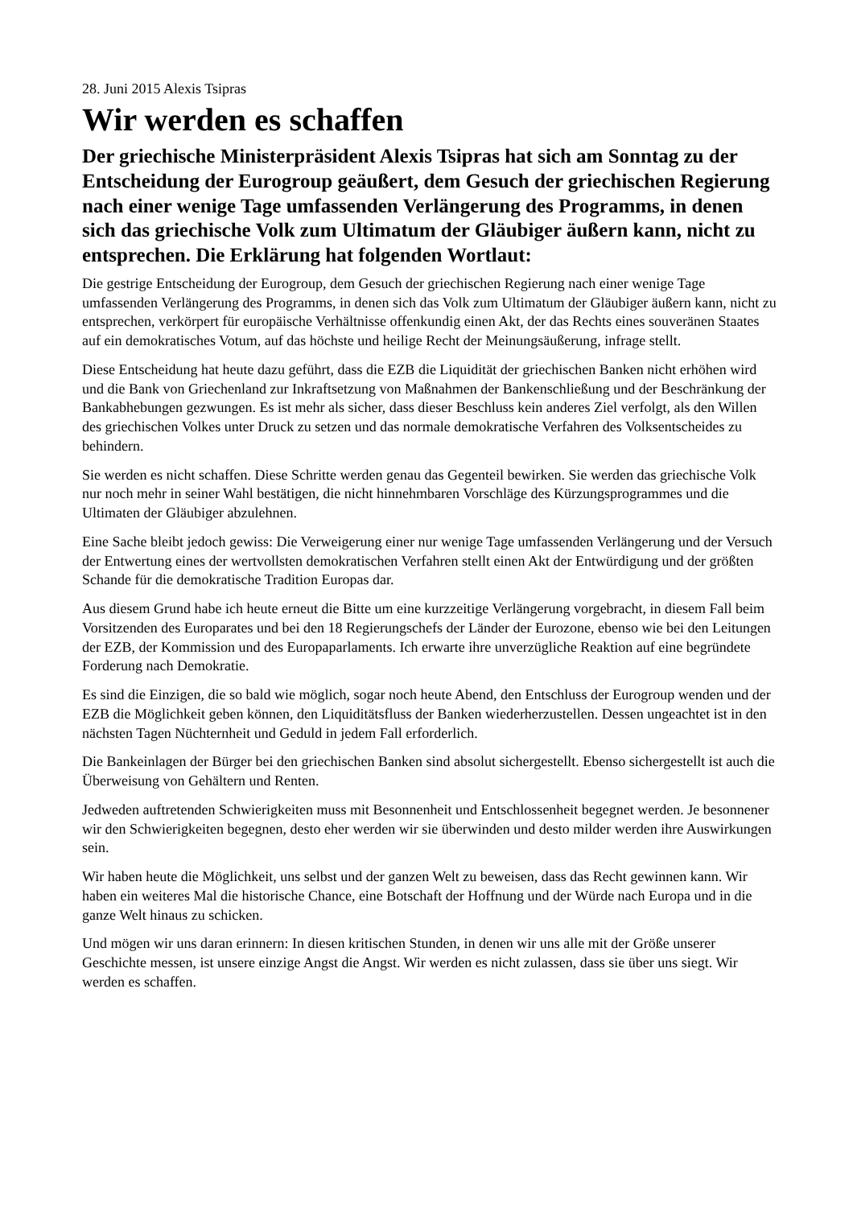28. Juni 2015 Alexis Tsipras
Wir werden es schaffen
Der griechische Ministerpräsident Alexis Tsipras hat sich am Sonntag zu der Entscheidung der Eurogroup geäußert, dem Gesuch der griechischen Regierung nach einer wenige Tage umfassenden Verlängerung des Programms, in denen sich das griechische Volk zum Ultimatum der Gläubiger äußern kann, nicht zu entsprechen. Die Erklärung hat folgenden Wortlaut:
Die gestrige Entscheidung der Eurogroup, dem Gesuch der griechischen Regierung nach einer wenige Tage umfassenden Verlängerung des Programms, in denen sich das Volk zum Ultimatum der Gläubiger äußern kann, nicht zu entsprechen, verkörpert für europäische Verhältnisse offenkundig einen Akt, der das Rechts eines souveränen Staates auf ein demokratisches Votum, auf das höchste und heilige Recht der Meinungsäußerung, infrage stellt.
Diese Entscheidung hat heute dazu geführt, dass die EZB die Liquidität der griechischen Banken nicht erhöhen wird und die Bank von Griechenland zur Inkraftsetzung von Maßnahmen der Bankenschließung und der Beschränkung der Bankabhebungen gezwungen. Es ist mehr als sicher, dass dieser Beschluss kein anderes Ziel verfolgt, als den Willen des griechischen Volkes unter Druck zu setzen und das normale demokratische Verfahren des Volksentscheides zu behindern.
Sie werden es nicht schaffen. Diese Schritte werden genau das Gegenteil bewirken. Sie werden das griechische Volk nur noch mehr in seiner Wahl bestätigen, die nicht hinnehmbaren Vorschläge des Kürzungsprogrammes und die Ultimaten der Gläubiger abzulehnen.
Eine Sache bleibt jedoch gewiss: Die Verweigerung einer nur wenige Tage umfassenden Verlängerung und der Versuch der Entwertung eines der wertvollsten demokratischen Verfahren stellt einen Akt der Entwürdigung und der größten Schande für die demokratische Tradition Europas dar.
Aus diesem Grund habe ich heute erneut die Bitte um eine kurzzeitige Verlängerung vorgebracht, in diesem Fall beim Vorsitzenden des Europarates und bei den 18 Regierungschefs der Länder der Eurozone, ebenso wie bei den Leitungen der EZB, der Kommission und des Europaparlaments. Ich erwarte ihre unverzügliche Reaktion auf eine begründete Forderung nach Demokratie.
Es sind die Einzigen, die so bald wie möglich, sogar noch heute Abend, den Entschluss der Eurogroup wenden und der EZB die Möglichkeit geben können, den Liquiditätsfluss der Banken wiederherzustellen. Dessen ungeachtet ist in den nächsten Tagen Nüchternheit und Geduld in jedem Fall erforderlich.
Die Bankeinlagen der Bürger bei den griechischen Banken sind absolut sichergestellt. Ebenso sichergestellt ist auch die Überweisung von Gehältern und Renten.
Jedweden auftretenden Schwierigkeiten muss mit Besonnenheit und Entschlossenheit begegnet werden. Je besonnener wir den Schwierigkeiten begegnen, desto eher werden wir sie überwinden und desto milder werden ihre Auswirkungen sein.
Wir haben heute die Möglichkeit, uns selbst und der ganzen Welt zu beweisen, dass das Recht gewinnen kann. Wir haben ein weiteres Mal die historische Chance, eine Botschaft der Hoffnung und der Würde nach Europa und in die ganze Welt hinaus zu schicken.
Und mögen wir uns daran erinnern: In diesen kritischen Stunden, in denen wir uns alle mit der Größe unserer Geschichte messen, ist unsere einzige Angst die Angst. Wir werden es nicht zulassen, dass sie über uns siegt. Wir werden es schaffen.